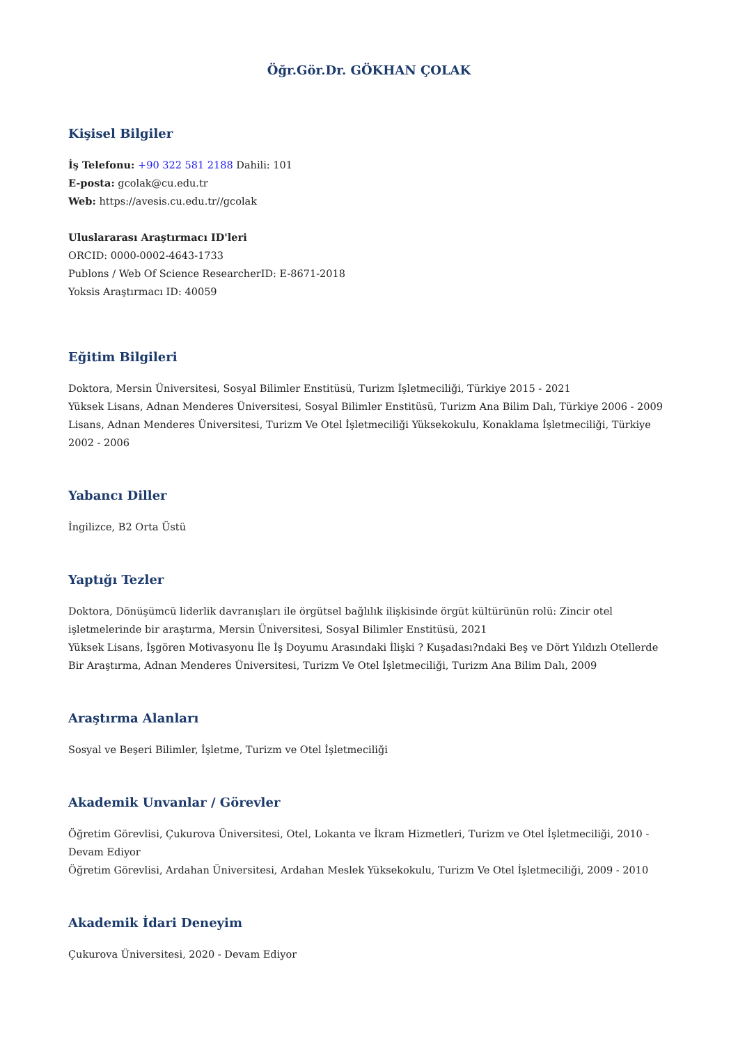Öğr.Gör.Dr. GÖKHAN ÇOLAK
Kişisel Bilgiler
İş Telefonu: +90 322 581 2188 Dahili: 101
E-posta: gcolak@cu.edu.tr
Web: https://avesis.cu.edu.tr//gcolak
Uluslararası Araştırmacı ID'leri
ORCID: 0000-0002-4643-1733
Publons / Web Of Science ResearcherID: E-8671-2018
Yoksis Araştırmacı ID: 40059
Eğitim Bilgileri
Doktora, Mersin Üniversitesi, Sosyal Bilimler Enstitüsü, Turizm İşletmeciliği, Türkiye 2015 - 2021
Yüksek Lisans, Adnan Menderes Üniversitesi, Sosyal Bilimler Enstitüsü, Turizm Ana Bilim Dalı, Türkiye 2006 - 2009
Lisans, Adnan Menderes Üniversitesi, Turizm Ve Otel İşletmeciliği Yüksekokulu, Konaklama İşletmeciliği, Türkiye 2002 - 2006
Yabancı Diller
İngilizce, B2 Orta Üstü
Yaptığı Tezler
Doktora, Dönüşümcü liderlik davranışları ile örgütsel bağlılık ilişkisinde örgüt kültürünün rolü: Zincir otel işletmelerinde bir araştırma, Mersin Üniversitesi, Sosyal Bilimler Enstitüsü, 2021
Yüksek Lisans, İşgören Motivasyonu İle İş Doyumu Arasındaki İlişki ? Kuşadası?ndaki Beş ve Dört Yıldızlı Otellerde Bir Araştırma, Adnan Menderes Üniversitesi, Turizm Ve Otel İşletmeciliği, Turizm Ana Bilim Dalı, 2009
Araştırma Alanları
Sosyal ve Beşeri Bilimler, İşletme, Turizm ve Otel İşletmeciliği
Akademik Unvanlar / Görevler
Öğretim Görevlisi, Çukurova Üniversitesi, Otel, Lokanta ve İkram Hizmetleri, Turizm ve Otel İşletmeciliği, 2010 - Devam Ediyor
Öğretim Görevlisi, Ardahan Üniversitesi, Ardahan Meslek Yüksekokulu, Turizm Ve Otel İşletmeciliği, 2009 - 2010
Akademik İdari Deneyim
Çukurova Üniversitesi, 2020 - Devam Ediyor